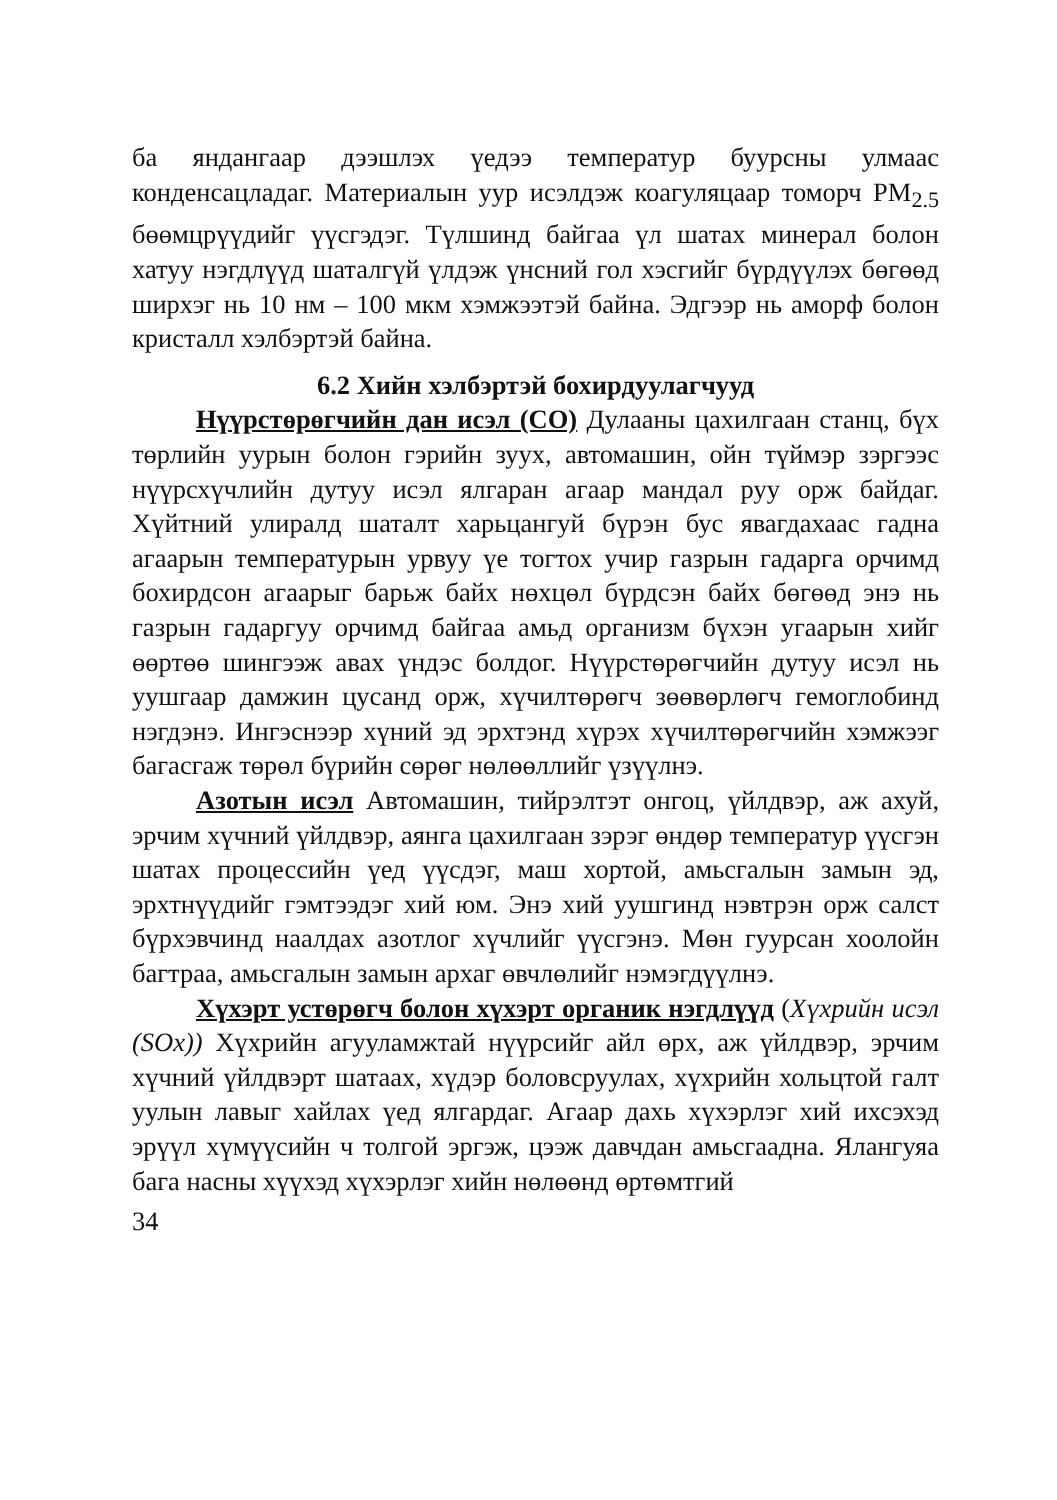ба яндангаар дээшлэх үедээ температур буурсны улмаас конденсацладаг. Материалын уур исэлдэж коагуляцаар томорч PM<sub>2.5</sub> бөөмцрүүдийг үүсгэдэг. Түлшинд байгаа үл шатах минерал болон хатуу нэгдлүүд шаталгүй үлдэж үнсний гол хэсгийг бүрдүүлэх бөгөөд ширхэг нь 10 нм – 100 мкм хэмжээтэй байна. Эдгээр нь аморф болон кристалл хэлбэртэй байна.
6.2 Хийн хэлбэртэй бохирдуулагчууд
Нүүрстөрөгчийн дан исэл (CO) Дулааны цахилгаан станц, бүх төрлийн уурын болон гэрийн зуух, автомашин, ойн түймэр зэргээс нүүрсхүчлийн дутуу исэл ялгаран агаар мандал руу орж байдаг. Хүйтний улиралд шаталт харьцангуй бүрэн бус явагдахаас гадна агаарын температурын урвуу үе тогтох учир газрын гадарга орчимд бохирдсон агаарыг барьж байх нөхцөл бүрдсэн байх бөгөөд энэ нь газрын гадаргуу орчимд байгаа амьд организм бүхэн угаарын хийг өөртөө шингээж авах үндэс болдог. Нүүрстөрөгчийн дутуу исэл нь уушгаар дамжин цусанд орж, хүчилтөрөгч зөөвөрлөгч гемоглобинд нэгдэнэ. Ингэснээр хүний эд эрхтэнд хүрэх хүчилтөрөгчийн хэмжээг багасгаж төрөл бүрийн сөрөг нөлөөллийг үзүүлнэ.
Азотын исэл Автомашин, тийрэлтэт онгоц, үйлдвэр, аж ахуй, эрчим хүчний үйлдвэр, аянга цахилгаан зэрэг өндөр температур үүсгэн шатах процессийн үед үүсдэг, маш хортой, амьсгалын замын эд, эрхтнүүдийг гэмтээдэг хий юм. Энэ хий уушгинд нэвтрэн орж салст бүрхэвчинд наалдах азотлог хүчлийг үүсгэнэ. Мөн гуурсан хоолойн багтраа, амьсгалын замын архаг өвчлөлийг нэмэгдүүлнэ.
Хүхэрт устөрөгч болон хүхэрт органик нэгдлүүд (Хүхрийн исэл (SOx)) Хүхрийн агууламжтай нүүрсийг айл өрх, аж үйлдвэр, эрчим хүчний үйлдвэрт шатаах, хүдэр боловсруулах, хүхрийн хольцтой галт уулын лавыг хайлах үед ялгардаг. Агаар дахь хүхэрлэг хий ихсэхэд эрүүл хүмүүсийн ч толгой эргэж, цээж давчдан амьсгаадна. Ялангуяа бага насны хүүхэд хүхэрлэг хийн нөлөөнд өртөмтгий
34